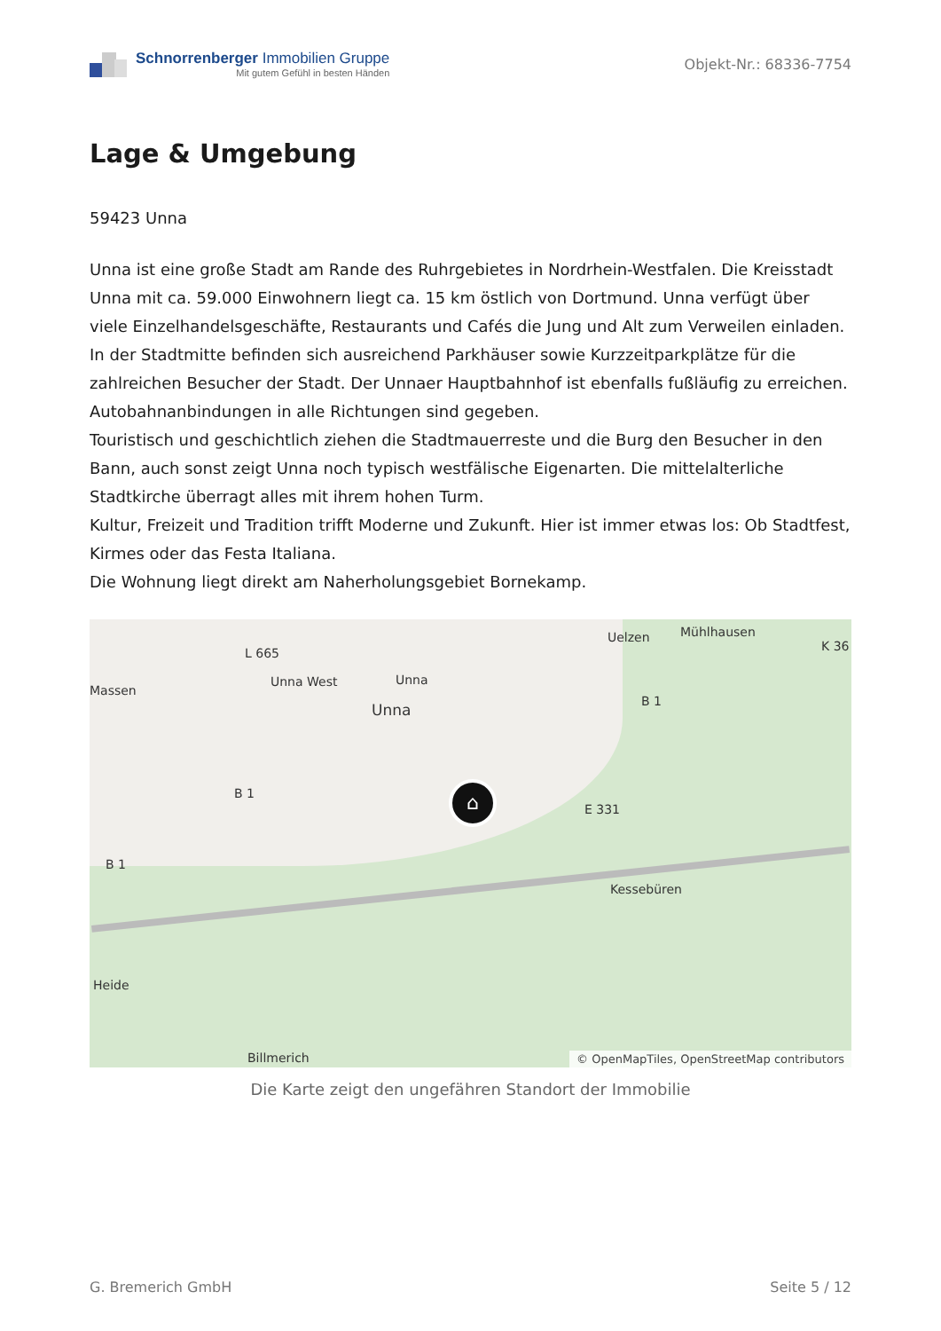Schnorrenberger Immobilien Gruppe
Mit gutem Gefühl in besten Händen
Objekt-Nr.: 68336-7754
Lage & Umgebung
59423 Unna
Unna ist eine große Stadt am Rande des Ruhrgebietes in Nordrhein-Westfalen. Die Kreisstadt Unna mit ca. 59.000 Einwohnern liegt ca. 15 km östlich von Dortmund. Unna verfügt über viele Einzelhandelsgeschäfte, Restaurants und Cafés die Jung und Alt zum Verweilen einladen. In der Stadtmitte befinden sich ausreichend Parkhäuser sowie Kurzzeitparkplätze für die zahlreichen Besucher der Stadt. Der Unnaer Hauptbahnhof ist ebenfalls fußläufig zu erreichen. Autobahnanbindungen in alle Richtungen sind gegeben.
Touristisch und geschichtlich ziehen die Stadtmauerreste und die Burg den Besucher in den Bann, auch sonst zeigt Unna noch typisch westfälische Eigenarten. Die mittelalterliche Stadtkirche überragt alles mit ihrem hohen Turm.
Kultur, Freizeit und Tradition trifft Moderne und Zukunft. Hier ist immer etwas los: Ob Stadtfest, Kirmes oder das Festa Italiana.
Die Wohnung liegt direkt am Naherholungsgebiet Bornekamp.
L 665
Unna West Unna
Unna
Uelzen Mühlhausen
K 36
Massen
B 1
B 1
E 331
B 1
Kessebüren
Heide
Billmerich
⌂
© OpenMapTiles, OpenStreetMap contributors
Die Karte zeigt den ungefähren Standort der Immobilie
G. Bremerich GmbH Seite 5 / 12